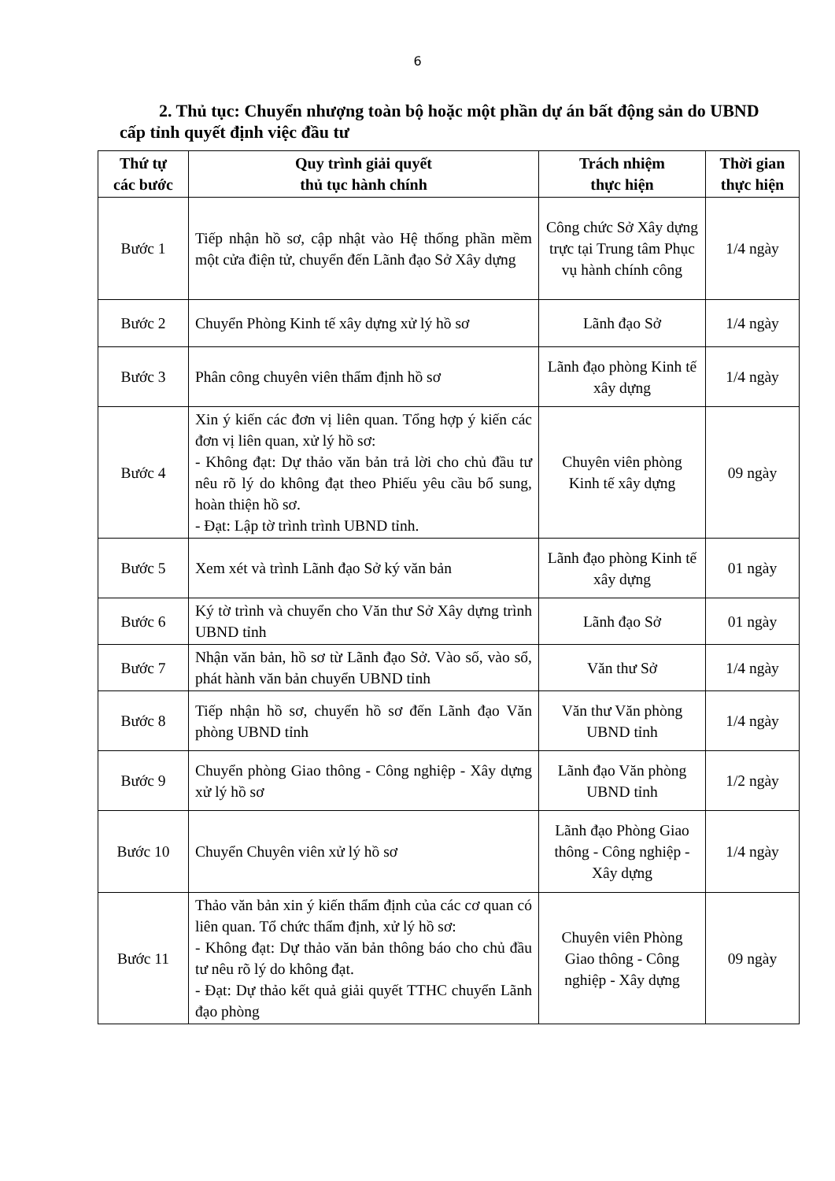6
2. Thủ tục: Chuyển nhượng toàn bộ hoặc một phần dự án bất động sản do UBND cấp tỉnh quyết định việc đầu tư
| Thứ tự các bước | Quy trình giải quyết thủ tục hành chính | Trách nhiệm thực hiện | Thời gian thực hiện |
| --- | --- | --- | --- |
| Bước 1 | Tiếp nhận hồ sơ, cập nhật vào Hệ thống phần mềm một cửa điện tử, chuyển đến Lãnh đạo Sở Xây dựng | Công chức Sở Xây dựng trực tại Trung tâm Phục vụ hành chính công | 1/4 ngày |
| Bước 2 | Chuyển Phòng Kinh tế xây dựng xử lý hồ sơ | Lãnh đạo Sở | 1/4 ngày |
| Bước 3 | Phân công chuyên viên thẩm định hồ sơ | Lãnh đạo phòng Kinh tế xây dựng | 1/4 ngày |
| Bước 4 | Xin ý kiến các đơn vị liên quan. Tổng hợp ý kiến các đơn vị liên quan, xử lý hồ sơ: - Không đạt: Dự thảo văn bản trả lời cho chủ đầu tư nêu rõ lý do không đạt theo Phiếu yêu cầu bổ sung, hoàn thiện hồ sơ. - Đạt: Lập tờ trình trình UBND tỉnh. | Chuyên viên phòng Kinh tế xây dựng | 09 ngày |
| Bước 5 | Xem xét và trình Lãnh đạo Sở ký văn bản | Lãnh đạo phòng Kinh tế xây dựng | 01 ngày |
| Bước 6 | Ký tờ trình và chuyển cho Văn thư Sở Xây dựng trình UBND tỉnh | Lãnh đạo Sở | 01 ngày |
| Bước 7 | Nhận văn bản, hồ sơ từ Lãnh đạo Sở. Vào số, vào sổ, phát hành văn bản chuyển UBND tỉnh | Văn thư Sở | 1/4 ngày |
| Bước 8 | Tiếp nhận hồ sơ, chuyển hồ sơ đến Lãnh đạo Văn phòng UBND tỉnh | Văn thư Văn phòng UBND tỉnh | 1/4 ngày |
| Bước 9 | Chuyển phòng Giao thông - Công nghiệp - Xây dựng xử lý hồ sơ | Lãnh đạo Văn phòng UBND tỉnh | 1/2 ngày |
| Bước 10 | Chuyển Chuyên viên xử lý hồ sơ | Lãnh đạo Phòng Giao thông - Công nghiệp - Xây dựng | 1/4 ngày |
| Bước 11 | Thảo văn bản xin ý kiến thẩm định của các cơ quan có liên quan. Tổ chức thẩm định, xử lý hồ sơ: - Không đạt: Dự thảo văn bản thông báo cho chủ đầu tư nêu rõ lý do không đạt. - Đạt: Dự thảo kết quả giải quyết TTHC chuyển Lãnh đạo phòng | Chuyên viên Phòng Giao thông - Công nghiệp - Xây dựng | 09 ngày |